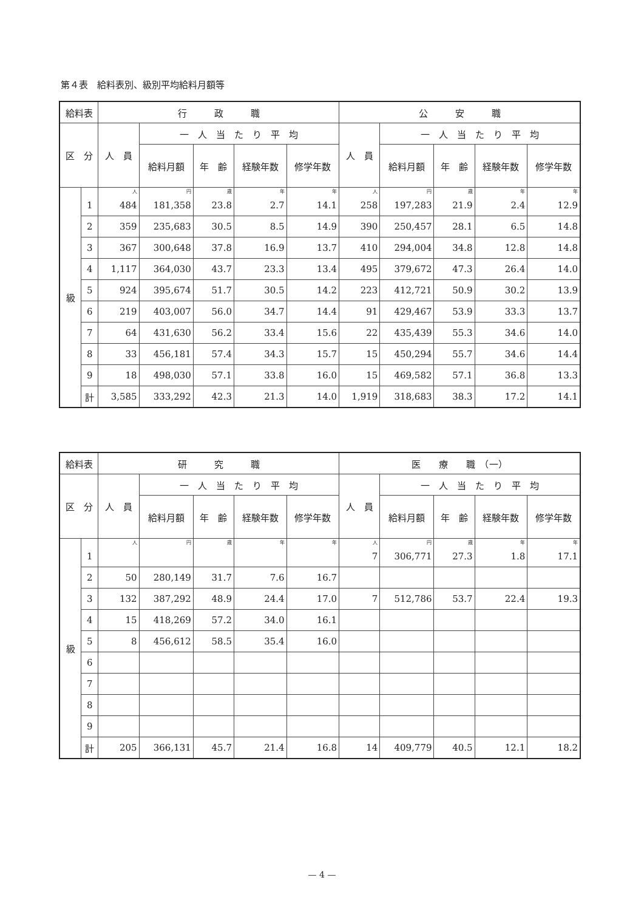第４表　給料表別、級別平均給料月額等
| 給料表 | | 行 政 職 | | | | | 公 安 職 | | | | |
| --- | --- | --- | --- | --- | --- | --- | --- | --- | --- | --- | --- |
| 区 分 | | 人 員 | 一 人 当 た り 平 均 | | | | 人 員 | 一 人 当 た り 平 均 | | | |
| | | | 給料月額 | 年 齢 | 経験年数 | 修学年数 | | 給料月額 | 年 齢 | 経験年数 | 修学年数 |
| 級 | | 人 | 円 | 歳 | 年 | 年 | 人 | 円 | 歳 | 年 | 年 |
| | 1 | 484 | 181,358 | 23.8 | 2.7 | 14.1 | 258 | 197,283 | 21.9 | 2.4 | 12.9 |
| | 2 | 359 | 235,683 | 30.5 | 8.5 | 14.9 | 390 | 250,457 | 28.1 | 6.5 | 14.8 |
| | 3 | 367 | 300,648 | 37.8 | 16.9 | 13.7 | 410 | 294,004 | 34.8 | 12.8 | 14.8 |
| | 4 | 1,117 | 364,030 | 43.7 | 23.3 | 13.4 | 495 | 379,672 | 47.3 | 26.4 | 14.0 |
| | 5 | 924 | 395,674 | 51.7 | 30.5 | 14.2 | 223 | 412,721 | 50.9 | 30.2 | 13.9 |
| | 6 | 219 | 403,007 | 56.0 | 34.7 | 14.4 | 91 | 429,467 | 53.9 | 33.3 | 13.7 |
| | 7 | 64 | 431,630 | 56.2 | 33.4 | 15.6 | 22 | 435,439 | 55.3 | 34.6 | 14.0 |
| | 8 | 33 | 456,181 | 57.4 | 34.3 | 15.7 | 15 | 450,294 | 55.7 | 34.6 | 14.4 |
| | 9 | 18 | 498,030 | 57.1 | 33.8 | 16.0 | 15 | 469,582 | 57.1 | 36.8 | 13.3 |
| | 計 | 3,585 | 333,292 | 42.3 | 21.3 | 14.0 | 1,919 | 318,683 | 38.3 | 17.2 | 14.1 |
| 給料表 | | 研 究 職 | | | | | 医 療 職 （一） | | | | |
| --- | --- | --- | --- | --- | --- | --- | --- | --- | --- | --- | --- |
| 区 分 | | 人 員 | 一 人 当 た り 平 均 | | | | 人 員 | 一 人 当 た り 平 均 | | | |
| | | | 給料月額 | 年 齢 | 経験年数 | 修学年数 | | 給料月額 | 年 齢 | 経験年数 | 修学年数 |
| 級 | | 人 | 円 | 歳 | 年 | 年 | 人 | 円 | 歳 | 年 | 年 |
| | 1 | | | | | | 7 | 306,771 | 27.3 | 1.8 | 17.1 |
| | 2 | 50 | 280,149 | 31.7 | 7.6 | 16.7 | | | | | |
| | 3 | 132 | 387,292 | 48.9 | 24.4 | 17.0 | 7 | 512,786 | 53.7 | 22.4 | 19.3 |
| | 4 | 15 | 418,269 | 57.2 | 34.0 | 16.1 | | | | | |
| | 5 | 8 | 456,612 | 58.5 | 35.4 | 16.0 | | | | | |
| | 6 | | | | | | | | | | |
| | 7 | | | | | | | | | | |
| | 8 | | | | | | | | | | |
| | 9 | | | | | | | | | | |
| | 計 | 205 | 366,131 | 45.7 | 21.4 | 16.8 | 14 | 409,779 | 40.5 | 12.1 | 18.2 |
— 4 —